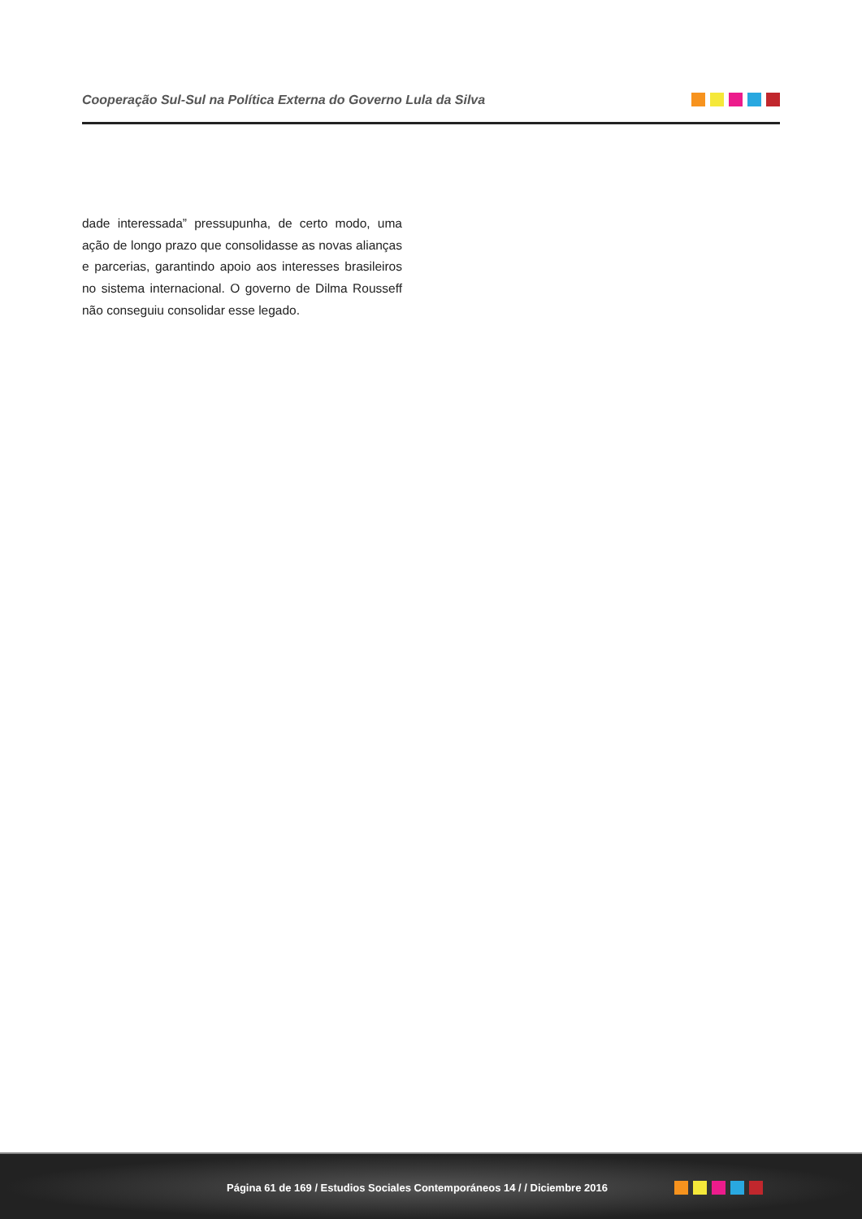Cooperação Sul-Sul na Política Externa do Governo Lula da Silva
dade interessada” pressupunha, de certo modo, uma ação de longo prazo que consolidasse as novas alianças e parcerias, garantindo apoio aos interesses brasileiros no sistema internacional. O governo de Dilma Rousseff não conseguiu consolidar esse legado.
Página 61 de 169 / Estudios Sociales Contemporáneos 14 / / Diciembre 2016